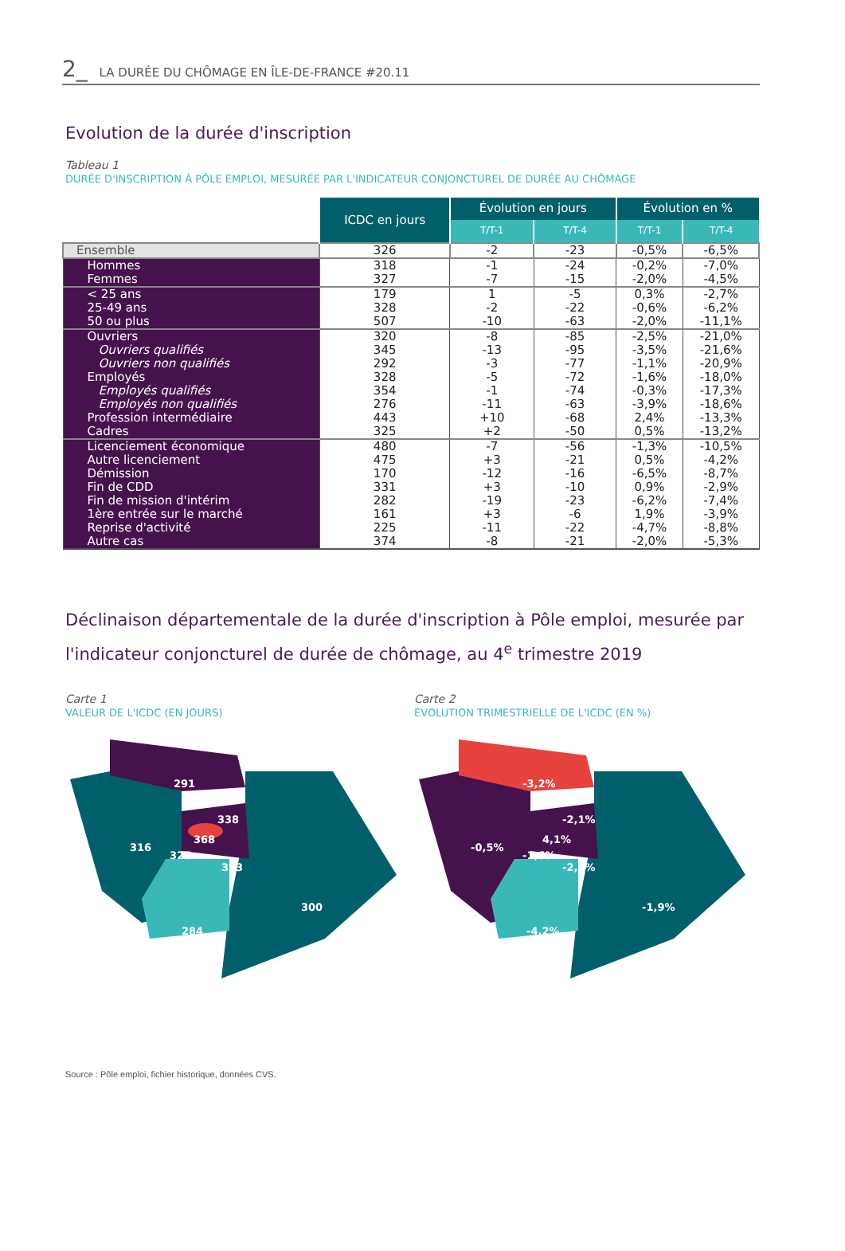2_ LA DURÉE DU CHÔMAGE EN ÎLE-DE-FRANCE #20.11
Evolution de la durée d'inscription
Tableau 1
DURÉE D'INSCRIPTION À PÔLE EMPLOI, MESURÉE PAR L'INDICATEUR CONJONCTUREL DE DURÉE AU CHÔMAGE
| | ICDC en jours | Évolution en jours | | Évolution en % | |
| | | T/T-1 | T/T-4 | T/T-1 | T/T-4 |
| Ensemble | 326 | -2 | -23 | -0,5% | -6,5% |
| Hommes | 318 | -1 | -24 | -0,2% | -7,0% |
| Femmes | 327 | -7 | -15 | -2,0% | -4,5% |
| < 25 ans | 179 | 1 | -5 | 0,3% | -2,7% |
| 25-49 ans | 328 | -2 | -22 | -0,6% | -6,2% |
| 50 ou plus | 507 | -10 | -63 | -2,0% | -11,1% |
| Ouvriers | 320 | -8 | -85 | -2,5% | -21,0% |
| Ouvriers qualifiés | 345 | -13 | -95 | -3,5% | -21,6% |
| Ouvriers non qualifiés | 292 | -3 | -77 | -1,1% | -20,9% |
| Employés | 328 | -5 | -72 | -1,6% | -18,0% |
| Employés qualifiés | 354 | -1 | -74 | -0,3% | -17,3% |
| Employés non qualifiés | 276 | -11 | -63 | -3,9% | -18,6% |
| Profession intermédiaire | 443 | +10 | -68 | 2,4% | -13,3% |
| Cadres | 325 | +2 | -50 | 0,5% | -13,2% |
| Licenciement économique | 480 | -7 | -56 | -1,3% | -10,5% |
| Autre licenciement | 475 | +3 | -21 | 0,5% | -4,2% |
| Démission | 170 | -12 | -16 | -6,5% | -8,7% |
| Fin de CDD | 331 | +3 | -10 | 0,9% | -2,9% |
| Fin de mission d'intérim | 282 | -19 | -23 | -6,2% | -7,4% |
| 1ère entrée sur le marché | 161 | +3 | -6 | 1,9% | -3,9% |
| Reprise d'activité | 225 | -11 | -22 | -4,7% | -8,8% |
| Autre cas | 374 | -8 | -21 | -2,0% | -5,3% |
Déclinaison départementale de la durée d'inscription à Pôle emploi, mesurée par l'indicateur conjoncturel de durée de chômage, au 4<sup>e</sup> trimestre 2019
Carte 1
VALEUR DE L'ICDC (EN JOURS)
291
316
338
368
325
313
284
300
Carte 2
ÉVOLUTION TRIMESTRIELLE DE L'ICDC (EN %)
-3,2%
-0,5%
-2,1%
4,1%
-1,6%
-2,2%
-4,2%
-1,9%
Source : Pôle emploi, fichier historique, données CVS.